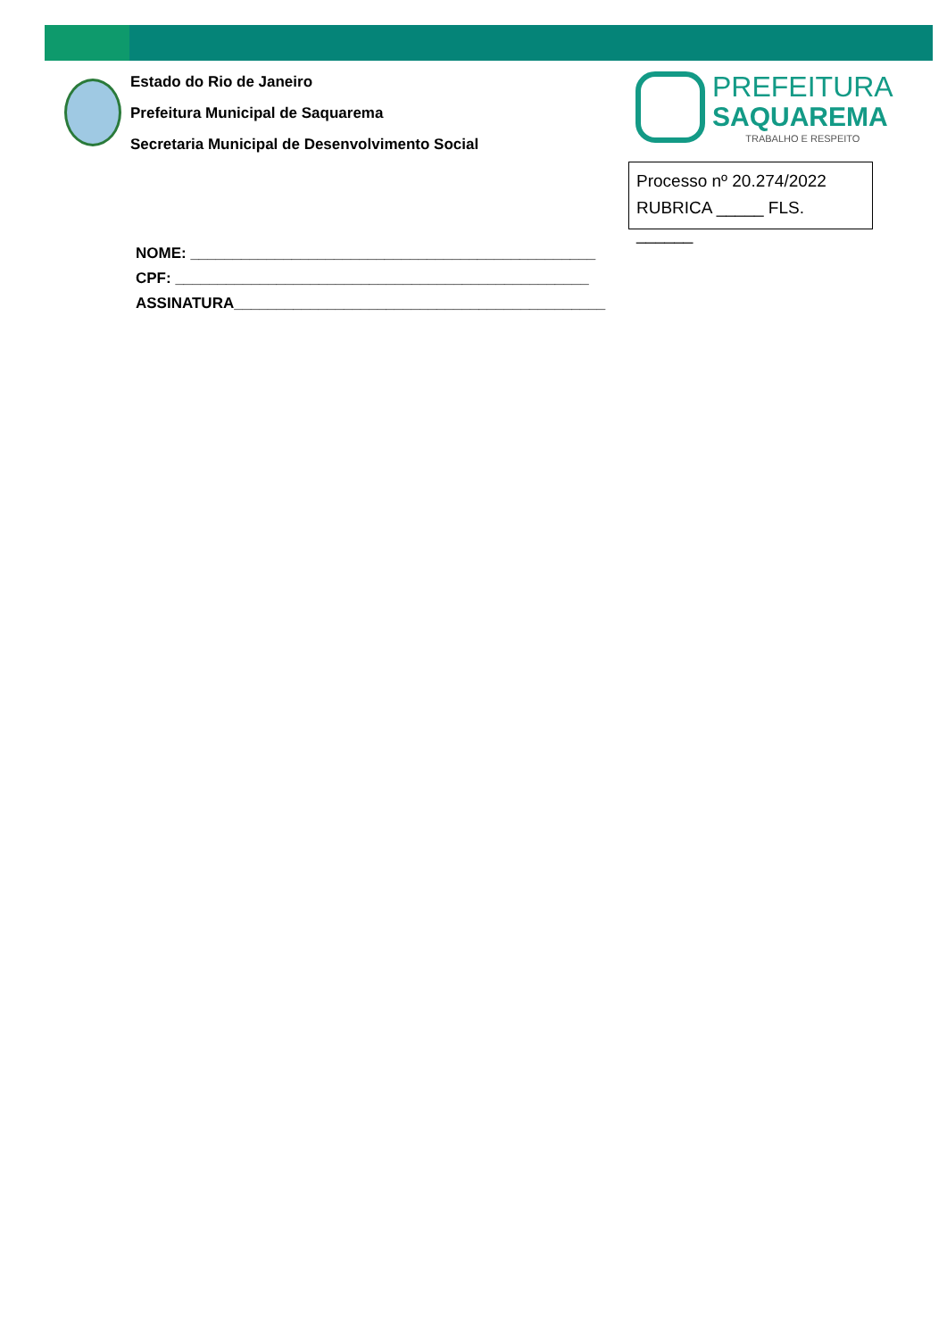Estado do Rio de Janeiro
Prefeitura Municipal de Saquarema
Secretaria Municipal de Desenvolvimento Social
PREFEITURA
SAQUAREMA
TRABALHO E RESPEITO
Processo nº 20.274/2022
RUBRICA _____ FLS. ______
NOME: ________________________________________________
CPF: _________________________________________________
ASSINATURA____________________________________________